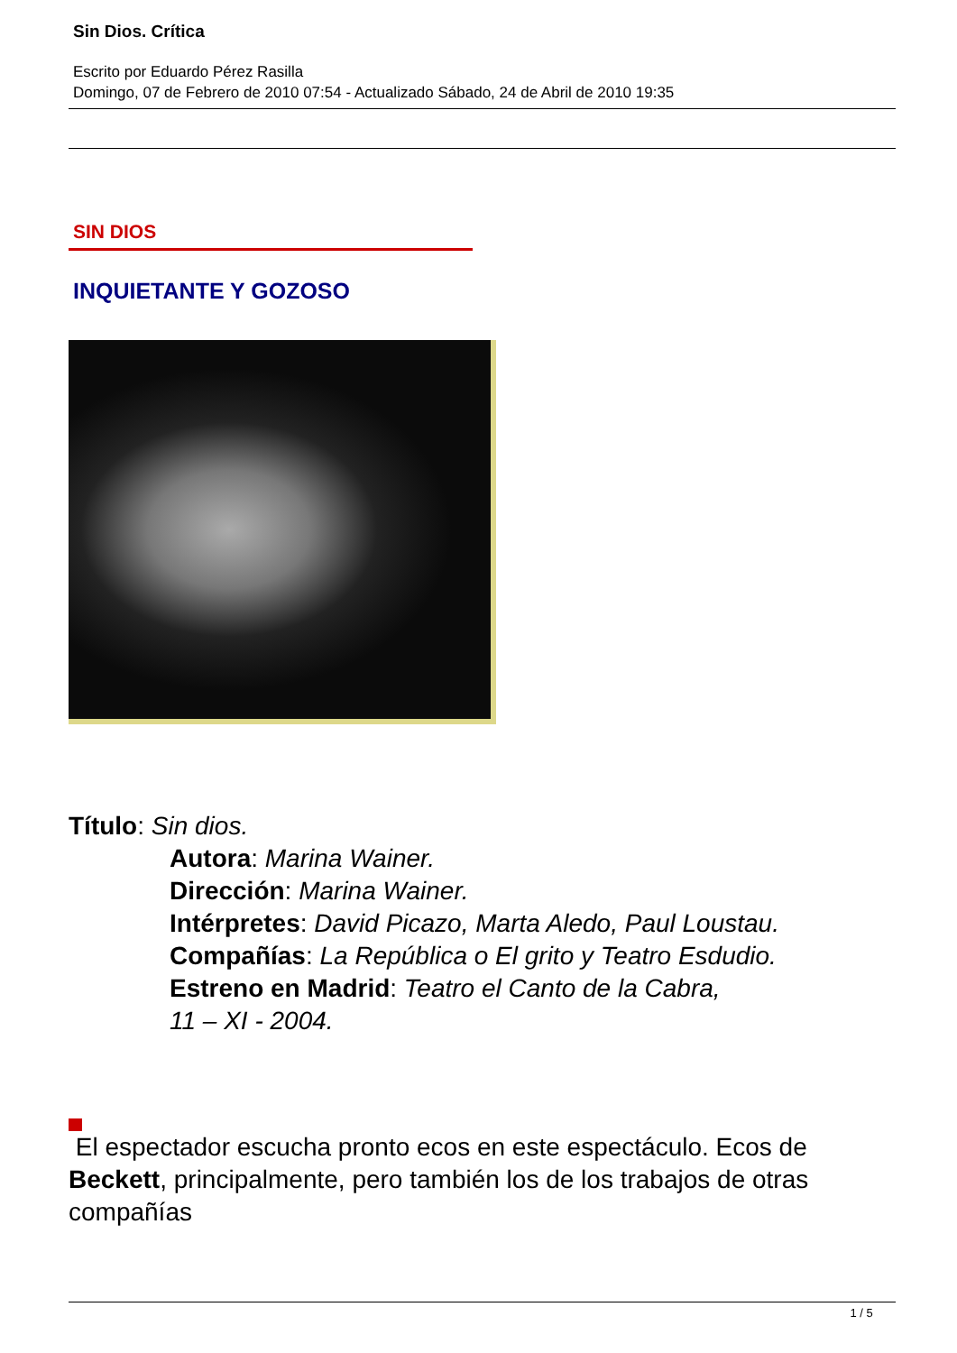Sin Dios. Crítica
Escrito por Eduardo Pérez Rasilla
Domingo, 07 de Febrero de 2010 07:54 - Actualizado Sábado, 24 de Abril de 2010 19:35
SIN DIOS
INQUIETANTE Y GOZOSO
Título: Sin dios.
Autora: Marina Wainer.
Dirección: Marina Wainer.
Intérpretes: David Picazo, Marta Aledo, Paul Loustau.
Compañías: La República o El grito y Teatro Esdudio.
Estreno en Madrid: Teatro el Canto de la Cabra,
11 – XI - 2004.
El espectador escucha pronto ecos en este espectáculo. Ecos de Beckett, principalmente, pero también los de los trabajos de otras compañías
1 / 5